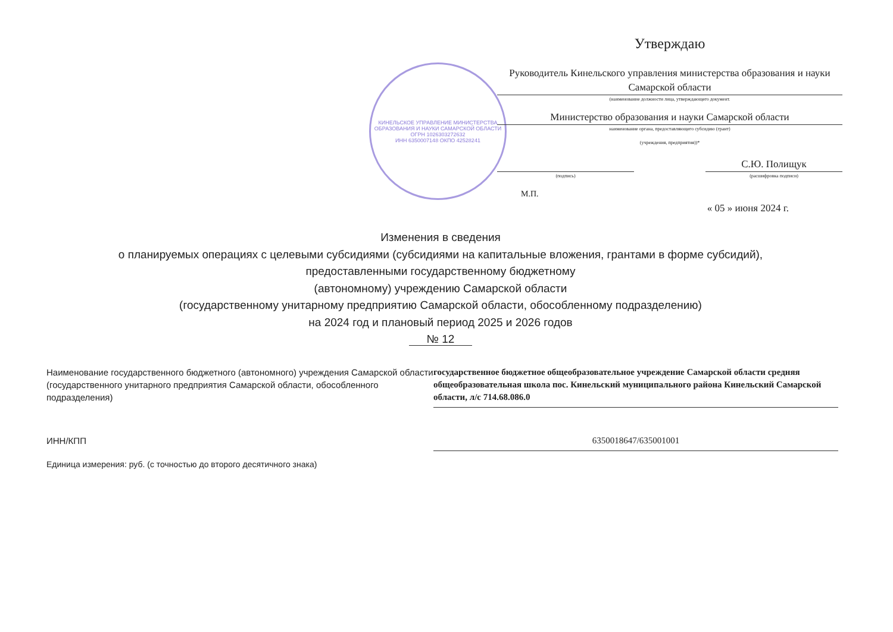КИНЕЛЬСКОЕ УПРАВЛЕНИЕ МИНИСТЕРСТВА ОБРАЗОВАНИЯ И НАУКИ САМАРСКОЙ ОБЛАСТИ
ОГРН 1026303272632
ИНН 6350007148 ОКПО 42528241
Утверждаю
Руководитель Кинельского управления министерства образования и науки Самарской области
(наименование должности лица, утверждающего документ.
Министерство образования и науки Самарской области
наименование органа, предоставляющего субсидию (грант)
(учреждения, предприятия))*
(подпись)
С.Ю. Полищук
(расшифровка подписи)
М.П.
« 05 » июня 2024 г.
Изменения в сведения
о планируемых операциях с целевыми субсидиями (субсидиями на капитальные вложения, грантами в форме субсидий),
предоставленными государственному бюджетному
(автономному) учреждению Самарской области
(государственному унитарному предприятию Самарской области, обособленному подразделению)
на 2024 год и плановый период 2025 и 2026 годов
№ 12
Наименование государственного бюджетного (автономного) учреждения Самарской области (государственного унитарного предприятия Самарской области, обособленного подразделения)
государственное бюджетное общеобразовательное учреждение Самарской области средняя общеобразовательная школа пос. Кинельский муниципального района Кинельский Самарской области, л/с 714.68.086.0
ИНН/КПП 6350018647/635001001
Единица измерения: руб. (с точностью до второго десятичного знака)